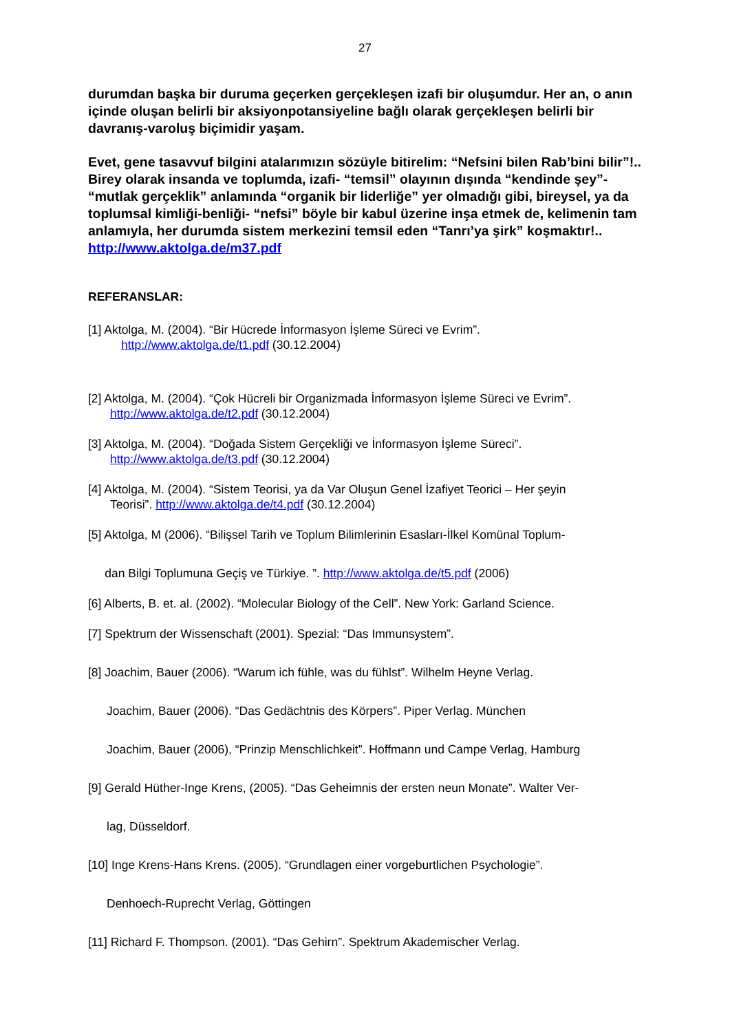27
durumdan başka bir duruma geçerken gerçekleşen izafi bir oluşumdur. Her an, o anın içinde oluşan belirli bir aksiyonpotansiyeline bağlı olarak gerçekleşen belirli bir davranış-varoluş biçimidir yaşam.
Evet, gene tasavvuf bilgini atalarımızın sözüyle bitirelim: “Nefsini bilen Rab’bini bilir”!.. Birey olarak insanda ve toplumda, izafi- “temsil” olayının dışında “kendinde şey”- “mutlak gerçeklik” anlamında “organik bir liderliğe” yer olmadığı gibi, bireysel, ya da toplumsal kimliği-benliği- “nefsi” böyle bir kabul üzerine inşa etmek de, kelimenin tam anlamıyla, her durumda sistem merkezini temsil eden “Tanrı’ya şirk” koşmaktır!.. http://www.aktolga.de/m37.pdf
REFERANSLAR:
[1] Aktolga, M. (2004). “Bir Hücrede İnformasyon İşleme Süreci ve Evrim”.
http://www.aktolga.de/t1.pdf (30.12.2004)
[2] Aktolga, M. (2004). “Çok Hücreli bir Organizmada İnformasyon İşleme Süreci ve Evrim”.
http://www.aktolga.de/t2.pdf (30.12.2004)
[3] Aktolga, M. (2004). “Doğada Sistem Gerçekliği ve İnformasyon İşleme Süreci”.
http://www.aktolga.de/t3.pdf (30.12.2004)
[4] Aktolga, M. (2004). “Sistem Teorisi, ya da Var Oluşun Genel İzafiyet Teorici – Her şeyin
Teorisi”. http://www.aktolga.de/t4.pdf (30.12.2004)
[5] Aktolga, M (2006). “Bilişsel Tarih ve Toplum Bilimlerinin Esasları-İlkel Komünal Toplum-
dan Bilgi Toplumuna Geçiş ve Türkiye. ”. http://www.aktolga.de/t5.pdf (2006)
[6] Alberts, B. et. al. (2002). “Molecular Biology of the Cell”. New York: Garland Science.
[7] Spektrum der Wissenschaft (2001). Spezial: “Das Immunsystem”.
[8] Joachim, Bauer (2006). “Warum ich fühle, was du fühlst”. Wilhelm Heyne Verlag.
Joachim, Bauer (2006). “Das Gedächtnis des Körpers”. Piper Verlag. München
Joachim, Bauer (2006), “Prinzip Menschlichkeit”. Hoffmann und Campe Verlag, Hamburg
[9] Gerald Hüther-Inge Krens, (2005). “Das Geheimnis der ersten neun Monate”. Walter Ver-
lag, Düsseldorf.
[10] Inge Krens-Hans Krens. (2005). “Grundlagen einer vorgeburtlichen Psychologie”.
Denhoech-Ruprecht Verlag, Göttingen
[11] Richard F. Thompson. (2001). “Das Gehirn”. Spektrum Akademischer Verlag.